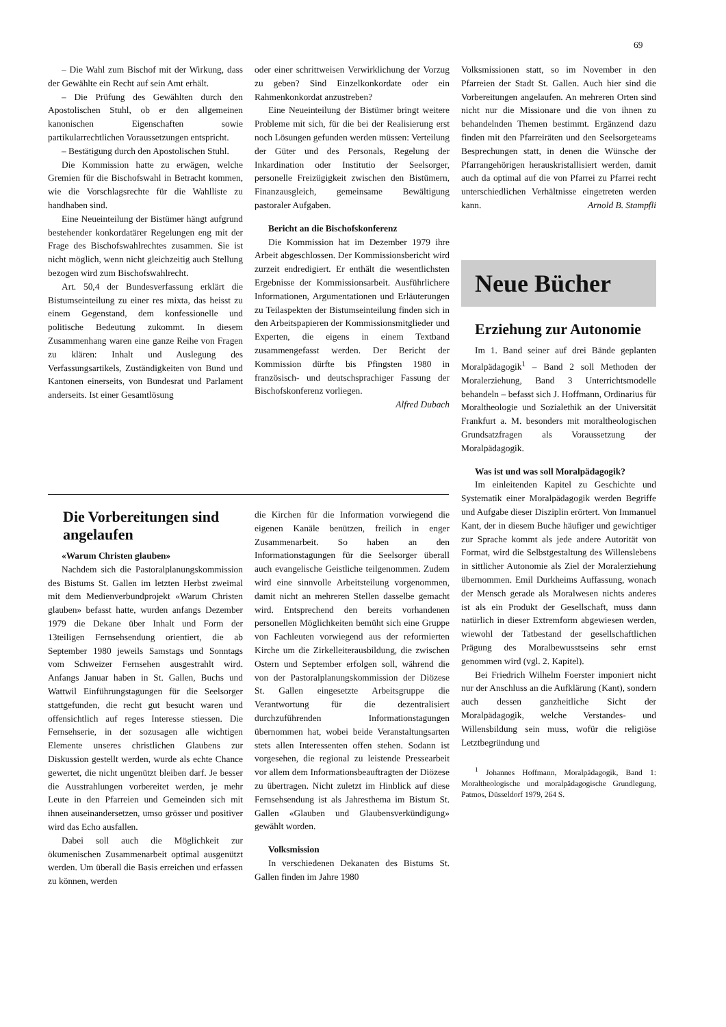69
– Die Wahl zum Bischof mit der Wirkung, dass der Gewählte ein Recht auf sein Amt erhält.
– Die Prüfung des Gewählten durch den Apostolischen Stuhl, ob er den allgemeinen kanonischen Eigenschaften sowie partikularrechtlichen Voraussetzungen entspricht.
– Bestätigung durch den Apostolischen Stuhl.
Die Kommission hatte zu erwägen, welche Gremien für die Bischofswahl in Betracht kommen, wie die Vorschlagsrechte für die Wahlliste zu handhaben sind.
Eine Neueinteilung der Bistümer hängt aufgrund bestehender konkordatärer Regelungen eng mit der Frage des Bischofswahlrechtes zusammen. Sie ist nicht möglich, wenn nicht gleichzeitig auch Stellung bezogen wird zum Bischofswahlrecht.
Art. 50,4 der Bundesverfassung erklärt die Bistumseinteilung zu einer res mixta, das heisst zu einem Gegenstand, dem konfessionelle und politische Bedeutung zukommt. In diesem Zusammenhang waren eine ganze Reihe von Fragen zu klären: Inhalt und Auslegung des Verfassungsartikels, Zuständigkeiten von Bund und Kantonen einerseits, von Bundesrat und Parlament anderseits. Ist einer Gesamtlösung
oder einer schrittweisen Verwirklichung der Vorzug zu geben? Sind Einzelkonkordate oder ein Rahmenkonkordat anzustreben?
Eine Neueinteilung der Bistümer bringt weitere Probleme mit sich, für die bei der Realisierung erst noch Lösungen gefunden werden müssen: Verteilung der Güter und des Personals, Regelung der Inkardination oder Institutio der Seelsorger, personelle Freizügigkeit zwischen den Bistümern, Finanzausgleich, gemeinsame Bewältigung pastoraler Aufgaben.
Bericht an die Bischofskonferenz
Die Kommission hat im Dezember 1979 ihre Arbeit abgeschlossen. Der Kommissionsbericht wird zurzeit endredigiert. Er enthält die wesentlichsten Ergebnisse der Kommissionsarbeit. Ausführlichere Informationen, Argumentationen und Erläuterungen zu Teilaspekten der Bistumseinteilung finden sich in den Arbeitspapieren der Kommissionsmitglieder und Experten, die eigens in einem Textband zusammengefasst werden. Der Bericht der Kommission dürfte bis Pfingsten 1980 in französisch- und deutschsprachiger Fassung der Bischofskonferenz vorliegen.
Alfred Dubach
Die Vorbereitungen sind angelaufen
«Warum Christen glauben»
Nachdem sich die Pastoralplanungskommission des Bistums St. Gallen im letzten Herbst zweimal mit dem Medienverbundprojekt «Warum Christen glauben» befasst hatte, wurden anfangs Dezember 1979 die Dekane über Inhalt und Form der 13teiligen Fernsehsendung orientiert, die ab September 1980 jeweils Samstags und Sonntags vom Schweizer Fernsehen ausgestrahlt wird. Anfangs Januar haben in St. Gallen, Buchs und Wattwil Einführungstagungen für die Seelsorger stattgefunden, die recht gut besucht waren und offensichtlich auf reges Interesse stiessen. Die Fernsehserie, in der sozusagen alle wichtigen Elemente unseres christlichen Glaubens zur Diskussion gestellt werden, wurde als echte Chance gewertet, die nicht ungenützt bleiben darf. Je besser die Ausstrahlungen vorbereitet werden, je mehr Leute in den Pfarreien und Gemeinden sich mit ihnen auseinandersetzen, umso grösser und positiver wird das Echo ausfallen.
Dabei soll auch die Möglichkeit zur ökumenischen Zusammenarbeit optimal ausgenützt werden. Um überall die Basis erreichen und erfassen zu können, werden
die Kirchen für die Information vorwiegend die eigenen Kanäle benützen, freilich in enger Zusammenarbeit. So haben an den Informationstagungen für die Seelsorger überall auch evangelische Geistliche teilgenommen. Zudem wird eine sinnvolle Arbeitsteilung vorgenommen, damit nicht an mehreren Stellen dasselbe gemacht wird. Entsprechend den bereits vorhandenen personellen Möglichkeiten bemüht sich eine Gruppe von Fachleuten vorwiegend aus der reformierten Kirche um die Zirkelleiterausbildung, die zwischen Ostern und September erfolgen soll, während die von der Pastoralplanungskommission der Diözese St. Gallen eingesetzte Arbeitsgruppe die Verantwortung für die dezentralisiert durchzuführenden Informationstagungen übernommen hat, wobei beide Veranstaltungsarten stets allen Interessenten offen stehen. Sodann ist vorgesehen, die regional zu leistende Pressearbeit vor allem dem Informationsbeauftragten der Diözese zu übertragen. Nicht zuletzt im Hinblick auf diese Fernsehsendung ist als Jahresthema im Bistum St. Gallen «Glauben und Glaubensverkündigung» gewählt worden.
Volksmission
In verschiedenen Dekanaten des Bistums St. Gallen finden im Jahre 1980
Volksmissionen statt, so im November in den Pfarreien der Stadt St. Gallen. Auch hier sind die Vorbereitungen angelaufen. An mehreren Orten sind nicht nur die Missionare und die von ihnen zu behandelnden Themen bestimmt. Ergänzend dazu finden mit den Pfarreiräten und den Seelsorgeteams Besprechungen statt, in denen die Wünsche der Pfarrangehörigen herauskristallisiert werden, damit auch da optimal auf die von Pfarrei zu Pfarrei recht unterschiedlichen Verhältnisse eingetreten werden kann. Arnold B. Stampfli
Neue Bücher
Erziehung zur Autonomie
Im 1. Band seiner auf drei Bände geplanten Moralpädagogik<sup>1</sup> – Band 2 soll Methoden der Moralerziehung, Band 3 Unterrichtsmodelle behandeln – befasst sich J. Hoffmann, Ordinarius für Moraltheologie und Sozialethik an der Universität Frankfurt a. M. besonders mit moraltheologischen Grundsatzfragen als Voraussetzung der Moralpädagogik.
Was ist und was soll Moralpädagogik?
Im einleitenden Kapitel zu Geschichte und Systematik einer Moralpädagogik werden Begriffe und Aufgabe dieser Disziplin erörtert. Von Immanuel Kant, der in diesem Buche häufiger und gewichtiger zur Sprache kommt als jede andere Autorität von Format, wird die Selbstgestaltung des Willenslebens in sittlicher Autonomie als Ziel der Moralerziehung übernommen. Emil Durkheims Auffassung, wonach der Mensch gerade als Moralwesen nichts anderes ist als ein Produkt der Gesellschaft, muss dann natürlich in dieser Extremform abgewiesen werden, wiewohl der Tatbestand der gesellschaftlichen Prägung des Moralbewusstseins sehr ernst genommen wird (vgl. 2. Kapitel).
Bei Friedrich Wilhelm Foerster imponiert nicht nur der Anschluss an die Aufklärung (Kant), sondern auch dessen ganzheitliche Sicht der Moralpädagogik, welche Verstandes- und Willensbildung sein muss, wofür die religiöse Letztbegründung und
<sup>1</sup> Johannes Hoffmann, Moralpädagogik, Band 1: Moraltheologische und moralpädagogische Grundlegung, Patmos, Düsseldorf 1979, 264 S.